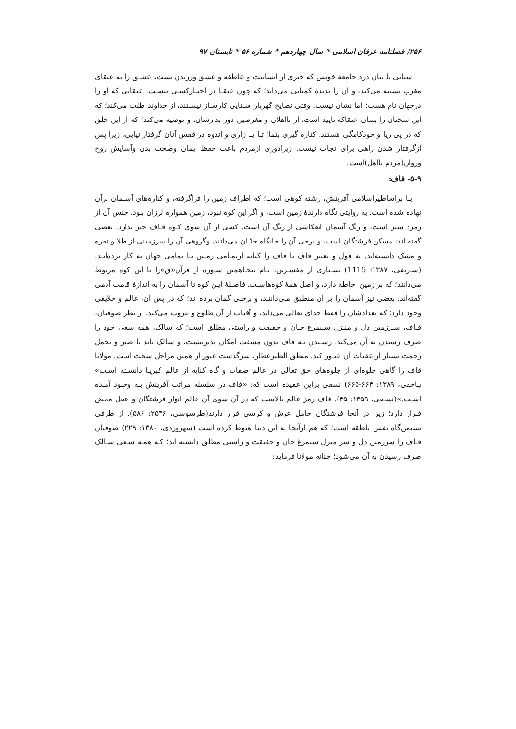۲۵۶/ فصلنامه عرفان اسلامی * سال چهاردهم * شماره ۵۶ * تابستان ۹۷
سنایی با بیان درد جامعهٔ خویش که خبری از انسانیت و عاطفه و عشق ورزیدن نست، عشـق را به عنقای مغرب تشبیه می‌کند، و آن را پدیدهٔ کمیابی می‌داند؛ که چون عنقـا در اختیارکسـی نیسـت. عنقایی که او را درجهان نام هست؛ اما نشان نیست. وقتی نصایح گهربار سـنایی کارسـاز نیسـتند، از خداوند طلب می‌کند؛ که این سخنان را بسان عنقاکه ناپید است، از نااهلان و مغرضین دور بدارشان، و توصیه می‌کند؛ که از این خلق که در پی ریا و خودکامگی هستند، کناره گیری بنما؛ تـا بـا زاری و اندوه در قفس آنان گرفتار نیایی، زیرا پس ازگرفتار شدن راهی برای نجات نیست. زیرادوری ازمردم باعث حفظ ایمان وصحت بدن وآسایش روح وروان(مردم نااهل)است.
۵-۹- قاف:
بنا براساطیراسلامی آفرینش، رشته کوهی است؛ که اطراف زمین را فراگرفته، و کناره‌های آسـمان برآن نهاده شده است. به روایتی نگاه دارندهٔ زمین است، و اگر این کوه نبود، زمین همواره لرزان بـود. جنس آن از زمرد سبز است، و رنگ آسمان انعکاسی از رنگ آن است. کسی از آن سوی کـوه قـاف خبر ندارد. بعضی گفته اند: مسکن فرشتگان است، و برخی آن را جایگاه جنّیان می‌دانند، وگروهی آن را سرزمینی از طلا و نقره و مشک دانسته‌اند. به قول و تعبیر قاف تا قاف را کنایه ازتمـامی زمـین یـا تمامی جهان به کار برده‌انـد.(شـریفی، ۱۳۸۷: 1115) بسـیاری از مفسـرین، نـام پنجـاهمین سـوره از قرآن«ق»را با این کوه مربوط می‌دانند؛ که بر زمین احاطه دارد، و اصل همهٔ کوه‌هاسـت. فاصـلهٔ ایـن کوه تا آسمان را به اندازهٔ قامت آدمی گفته‌اند. بعضی نیز آسمان را بر آن منطبق مـی‌داننـد، و برخـی گمان برده اند؛ که در پس آن، عالم و خلایقی وجود دارد؛ که تعدادشان را فقط خدای تعالی می‌داند، و آفتاب از آن طلوع و غروب می‌کند. از نظر صوفیان، قـاف، سـرزمین دل و منـزل سـیمرغ جـان و حقیقت و راستی مطلق است؛ که سالک، همه سعی خود را صرف رسیدن به آن می‌کند. رسـیدن بـه قاف بدون مشقت امکان پذیرنیست، و سالک باید با صبر و تحمل زحمت بسیار از عقبات آن عبـور کند. منطق الطیرعطار، سرگذشت عبور از همین مراحل سخت است. مولانا قاف را گاهی جلوه‌ای از جلوه‌های حق تعالی در عالم صفات و گاه کنایه از عالم کبریـا دانسـته اسـت» یـاحقی، ۱۳۸۹: ۶۶۴-۶۶۵) نسفی براین عقیده است که: «قاف در سلسله مراتب آفرینش بـه وجـود آمـده اسـت.»(نسـفی، ۱۳۵۹: ۴۵). قاف رمز عالم بالاست که در آن سوی آن عالم انوار فرشتگان و عقل محض قـرار دارد؛ زیرا در آنجا فرشتگان حامل عرش و کرسی قرار دارند(طرسوسی، ۲۵۳۶: ۵۸۶). از طرفی نشیمن‌گاه نفس ناطقه است؛ که هم ازآنجا به این دنیا هبوط کرده است (سهروردی، ۱۳۸۰: ۲۲۹) صوفیان قـاف را سرزمین دل و سر منزل سیمرغ جان و حقیقت و راستی مطلق دانسته اند؛ کـه همـه سـعی سـالک صرف رسیدن به آن می‌شود؛ چنانه مولانا فرماید: